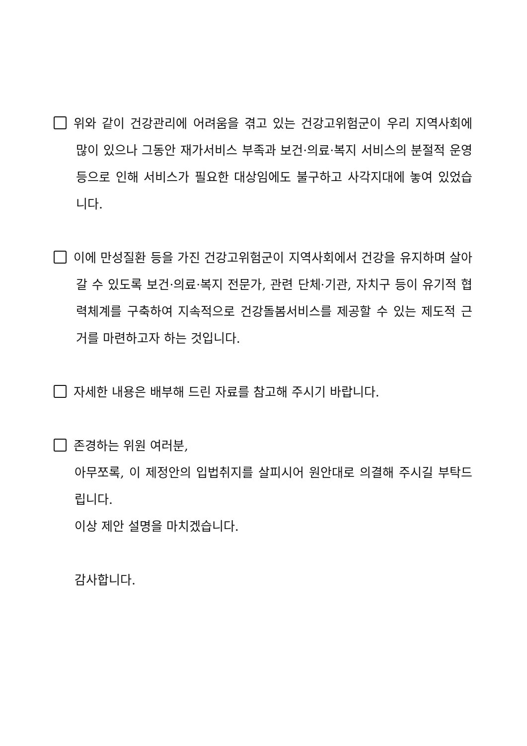위와 같이 건강관리에 어려움을 겪고 있는 건강고위험군이 우리 지역사회에 많이 있으나 그동안 재가서비스 부족과 보건·의료·복지 서비스의 분절적 운영 등으로 인해 서비스가 필요한 대상임에도 불구하고 사각지대에 놓여 있었습니다.
이에 만성질환 등을 가진 건강고위험군이 지역사회에서 건강을 유지하며 살아갈 수 있도록 보건·의료·복지 전문가, 관련 단체·기관, 자치구 등이 유기적 협력체계를 구축하여 지속적으로 건강돌봄서비스를 제공할 수 있는 제도적 근거를 마련하고자 하는 것입니다.
자세한 내용은 배부해 드린 자료를 참고해 주시기 바랍니다.
존경하는 위원 여러분,
아무쪼록, 이 제정안의 입법취지를 살피시어 원안대로 의결해 주시길 부탁드립니다.
이상 제안 설명을 마치겠습니다.
감사합니다.